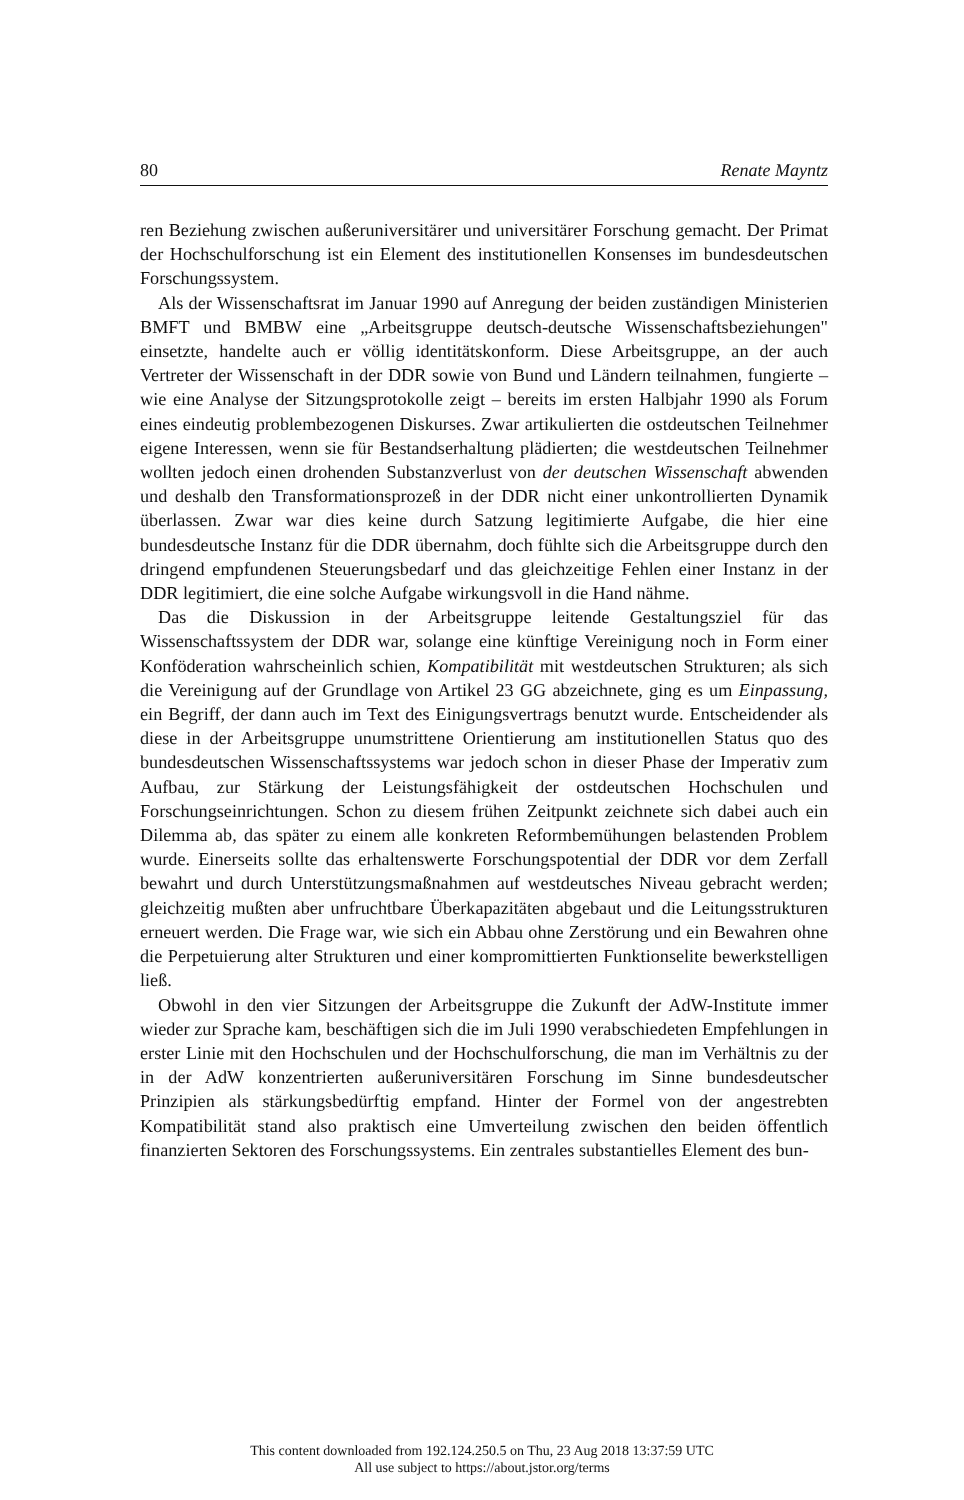80 Renate Mayntz
ren Beziehung zwischen außeruniversitärer und universitärer Forschung gemacht. Der Primat der Hochschulforschung ist ein Element des institutionellen Konsenses im bundesdeutschen Forschungssystem.
Als der Wissenschaftsrat im Januar 1990 auf Anregung der beiden zuständigen Ministerien BMFT und BMBW eine „Arbeitsgruppe deutsch-deutsche Wissenschaftsbeziehungen" einsetzte, handelte auch er völlig identitätskonform. Diese Arbeitsgruppe, an der auch Vertreter der Wissenschaft in der DDR sowie von Bund und Ländern teilnahmen, fungierte – wie eine Analyse der Sitzungsprotokolle zeigt – bereits im ersten Halbjahr 1990 als Forum eines eindeutig problembezogenen Diskurses. Zwar artikulierten die ostdeutschen Teilnehmer eigene Interessen, wenn sie für Bestandserhaltung plädierten; die westdeutschen Teilnehmer wollten jedoch einen drohenden Substanzverlust von der deutschen Wissenschaft abwenden und deshalb den Transformationsprozeß in der DDR nicht einer unkontrollierten Dynamik überlassen. Zwar war dies keine durch Satzung legitimierte Aufgabe, die hier eine bundesdeutsche Instanz für die DDR übernahm, doch fühlte sich die Arbeitsgruppe durch den dringend empfundenen Steuerungsbedarf und das gleichzeitige Fehlen einer Instanz in der DDR legitimiert, die eine solche Aufgabe wirkungsvoll in die Hand nähme.
Das die Diskussion in der Arbeitsgruppe leitende Gestaltungsziel für das Wissenschaftssystem der DDR war, solange eine künftige Vereinigung noch in Form einer Konföderation wahrscheinlich schien, Kompatibilität mit westdeutschen Strukturen; als sich die Vereinigung auf der Grundlage von Artikel 23 GG abzeichnete, ging es um Einpassung, ein Begriff, der dann auch im Text des Einigungsvertrags benutzt wurde. Entscheidender als diese in der Arbeitsgruppe unumstrittene Orientierung am institutionellen Status quo des bundesdeutschen Wissenschaftssystems war jedoch schon in dieser Phase der Imperativ zum Aufbau, zur Stärkung der Leistungsfähigkeit der ostdeutschen Hochschulen und Forschungseinrichtungen. Schon zu diesem frühen Zeitpunkt zeichnete sich dabei auch ein Dilemma ab, das später zu einem alle konkreten Reformbemühungen belastenden Problem wurde. Einerseits sollte das erhaltenswerte Forschungspotential der DDR vor dem Zerfall bewahrt und durch Unterstützungsmaßnahmen auf westdeutsches Niveau gebracht werden; gleichzeitig mußten aber unfruchtbare Überkapazitäten abgebaut und die Leitungsstrukturen erneuert werden. Die Frage war, wie sich ein Abbau ohne Zerstörung und ein Bewahren ohne die Perpetuierung alter Strukturen und einer kompromittierten Funktionselite bewerkstelligen ließ.
Obwohl in den vier Sitzungen der Arbeitsgruppe die Zukunft der AdW-Institute immer wieder zur Sprache kam, beschäftigen sich die im Juli 1990 verabschiedeten Empfehlungen in erster Linie mit den Hochschulen und der Hochschulforschung, die man im Verhältnis zu der in der AdW konzentrierten außeruniversitären Forschung im Sinne bundesdeutscher Prinzipien als stärkungsbedürftig empfand. Hinter der Formel von der angestrebten Kompatibilität stand also praktisch eine Umverteilung zwischen den beiden öffentlich finanzierten Sektoren des Forschungssystems. Ein zentrales substantielles Element des bun-
This content downloaded from 192.124.250.5 on Thu, 23 Aug 2018 13:37:59 UTC
All use subject to https://about.jstor.org/terms